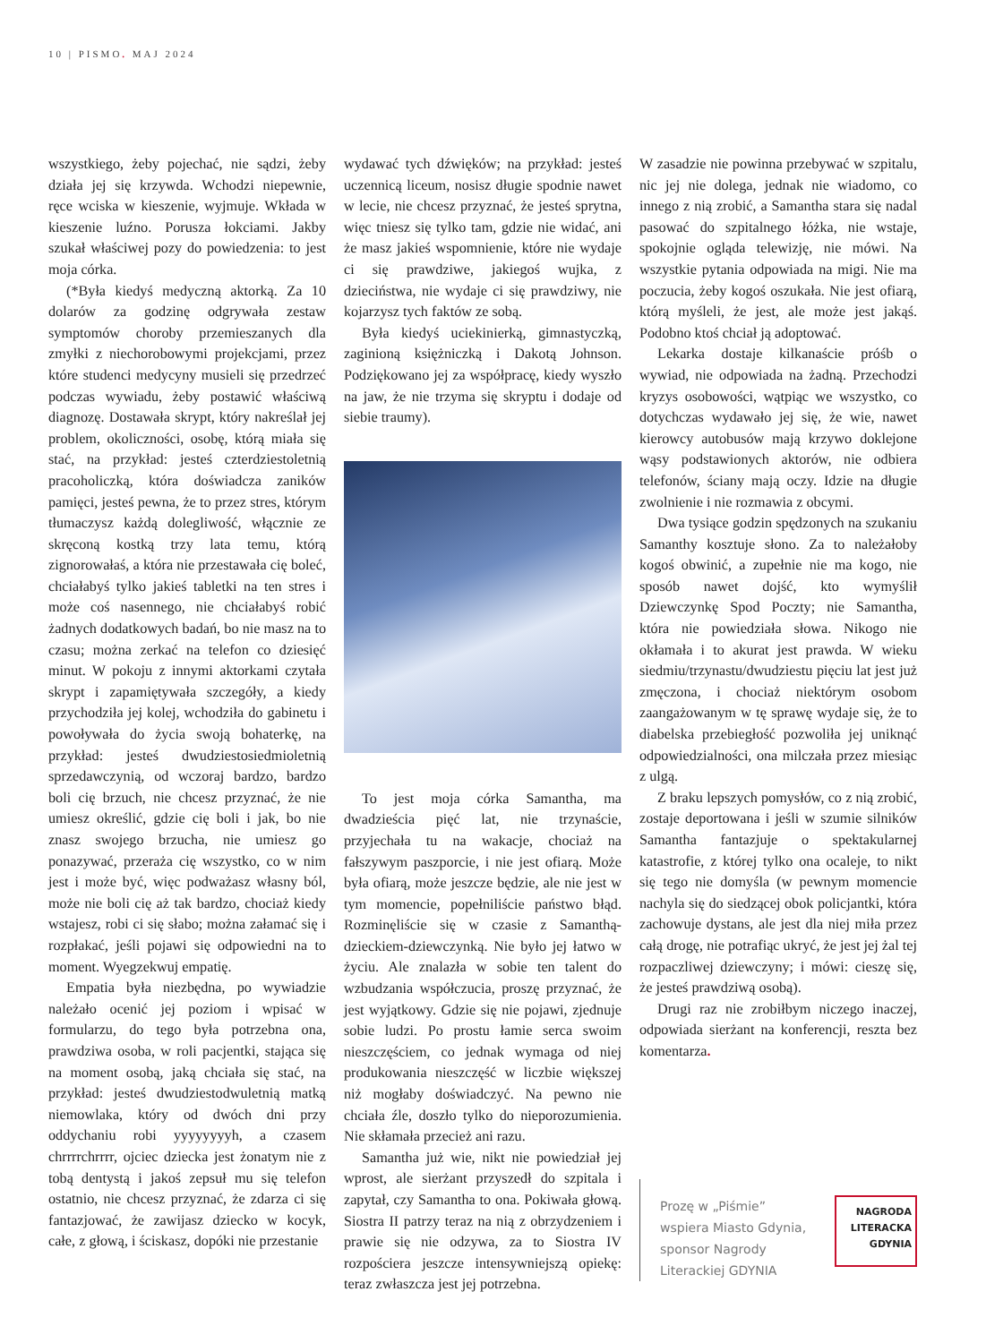10 | PISMO. MAJ 2024
wszystkiego, żeby pojechać, nie sądzi, żeby działa jej się krzywda. Wchodzi niepewnie, ręce wciska w kieszenie, wyjmuje. Wkłada w kieszenie luźno. Porusza łokciami. Jakby szukał właściwej pozy do powiedzenia: to jest moja córka.
(*Była kiedyś medyczną aktorką. Za 10 dolarów za godzinę odgrywała zestaw symptomów choroby przemieszanych dla zmyłki z niechorobowymi projekcjami, przez które studenci medycyny musieli się przedrzeć podczas wywiadu, żeby postawić właściwą diagnozę. Dostawała skrypt, który nakreślał jej problem, okoliczności, osobę, którą miała się stać, na przykład: jesteś czterdziestoletnią pracoholiczką, która doświadcza zaników pamięci, jesteś pewna, że to przez stres, którym tłumaczysz każdą dolegliwość, włącznie ze skręconą kostką trzy lata temu, którą zignorowałaś, a która nie przestawała cię boleć, chciałabyś tylko jakieś tabletki na ten stres i może coś nasennego, nie chciałabyś robić żadnych dodatkowych badań, bo nie masz na to czasu; można zerkać na telefon co dziesięć minut. W pokoju z innymi aktorkami czytała skrypt i zapamiętywała szczegóły, a kiedy przychodziła jej kolej, wchodziła do gabinetu i powoływała do życia swoją bohaterkę, na przykład: jesteś dwudziestosiedmioletnią sprzedawczynią, od wczoraj bardzo, bardzo boli cię brzuch, nie chcesz przyznać, że nie umiesz określić, gdzie cię boli i jak, bo nie znasz swojego brzucha, nie umiesz go ponazywać, przeraża cię wszystko, co w nim jest i może być, więc podważasz własny ból, może nie boli cię aż tak bardzo, chociaż kiedy wstajesz, robi ci się słabo; można załamać się i rozpłakać, jeśli pojawi się odpowiedni na to moment. Wyegzekwuj empatię.
Empatia była niezbędna, po wywiadzie należało ocenić jej poziom i wpisać w formularzu, do tego była potrzebna ona, prawdziwa osoba, w roli pacjentki, stająca się na moment osobą, jaką chciała się stać, na przykład: jesteś dwudziestodwuletnią matką niemowlaka, który od dwóch dni przy oddychaniu robi yyyyyyyyh, a czasem chrrrrchrrrr, ojciec dziecka jest żonatym nie z tobą dentystą i jakoś zepsuł mu się telefon ostatnio, nie chcesz przyznać, że zdarza ci się fantazjować, że zawijasz dziecko w kocyk, całe, z głową, i ściskasz, dopóki nie przestanie
wydawać tych dźwięków; na przykład: jesteś uczennicą liceum, nosisz długie spodnie nawet w lecie, nie chcesz przyznać, że jesteś sprytna, więc tniesz się tylko tam, gdzie nie widać, ani że masz jakieś wspomnienie, które nie wydaje ci się prawdziwe, jakiegoś wujka, z dzieciństwa, nie wydaje ci się prawdziwy, nie kojarzysz tych faktów ze sobą.
Była kiedyś uciekinierką, gimnastyczką, zaginioną księżniczką i Dakotą Johnson. Podziękowano jej za współpracę, kiedy wyszło na jaw, że nie trzyma się skryptu i dodaje od siebie traumy).
To jest moja córka Samantha, ma dwadzieścia pięć lat, nie trzynaście, przyjechała tu na wakacje, chociaż na fałszywym paszporcie, i nie jest ofiarą. Może była ofiarą, może jeszcze będzie, ale nie jest w tym momencie, popełniliście państwo błąd. Rozminęliście się w czasie z Samanthą-dzieckiem-dziewczynką. Nie było jej łatwo w życiu. Ale znalazła w sobie ten talent do wzbudzania współczucia, proszę przyznać, że jest wyjątkowy. Gdzie się nie pojawi, zjednuje sobie ludzi. Po prostu łamie serca swoim nieszczęściem, co jednak wymaga od niej produkowania nieszczęść w liczbie większej niż mogłaby doświadczyć. Na pewno nie chciała źle, doszło tylko do nieporozumienia. Nie skłamała przecież ani razu.
Samantha już wie, nikt nie powiedział jej wprost, ale sierżant przyszedł do szpitala i zapytał, czy Samantha to ona. Pokiwała głową. Siostra II patrzy teraz na nią z obrzydzeniem i prawie się nie odzywa, za to Siostra IV rozpościera jeszcze intensywniejszą opiekę: teraz zwłaszcza jest jej potrzebna.
W zasadzie nie powinna przebywać w szpitalu, nic jej nie dolega, jednak nie wiadomo, co innego z nią zrobić, a Samantha stara się nadal pasować do szpitalnego łóżka, nie wstaje, spokojnie ogląda telewizję, nie mówi. Na wszystkie pytania odpowiada na migi. Nie ma poczucia, żeby kogoś oszukała. Nie jest ofiarą, którą myśleli, że jest, ale może jest jakąś. Podobno ktoś chciał ją adoptować.
Lekarka dostaje kilkanaście próśb o wywiad, nie odpowiada na żadną. Przechodzi kryzys osobowości, wątpiąc we wszystko, co dotychczas wydawało jej się, że wie, nawet kierowcy autobusów mają krzywo doklejone wąsy podstawionych aktorów, nie odbiera telefonów, ściany mają oczy. Idzie na długie zwolnienie i nie rozmawia z obcymi.
Dwa tysiące godzin spędzonych na szukaniu Samanthy kosztuje słono. Za to należałoby kogoś obwinić, a zupełnie nie ma kogo, nie sposób nawet dojść, kto wymyślił Dziewczynkę Spod Poczty; nie Samantha, która nie powiedziała słowa. Nikogo nie okłamała i to akurat jest prawda. W wieku siedmiu/trzynastu/dwudziestu pięciu lat jest już zmęczona, i chociaż niektórym osobom zaangażowanym w tę sprawę wydaje się, że to diabelska przebiegłość pozwoliła jej uniknąć odpowiedzialności, ona milczała przez miesiąc z ulgą.
Z braku lepszych pomysłów, co z nią zrobić, zostaje deportowana i jeśli w szumie silników Samantha fantazjuje o spektakularnej katastrofie, z której tylko ona ocaleje, to nikt się tego nie domyśla (w pewnym momencie nachyla się do siedzącej obok policjantki, która zachowuje dystans, ale jest dla niej miła przez całą drogę, nie potrafiąc ukryć, że jest jej żal tej rozpaczliwej dziewczyny; i mówi: cieszę się, że jesteś prawdziwą osobą).
Drugi raz nie zrobiłbym niczego inaczej, odpowiada sierżant na konferencji, reszta bez komentarza.
Prozę w „Piśmie”
wspiera Miasto Gdynia,
sponsor Nagrody
Literackiej GDYNIA
NAGRODA
LITERACKA
GDYNIA